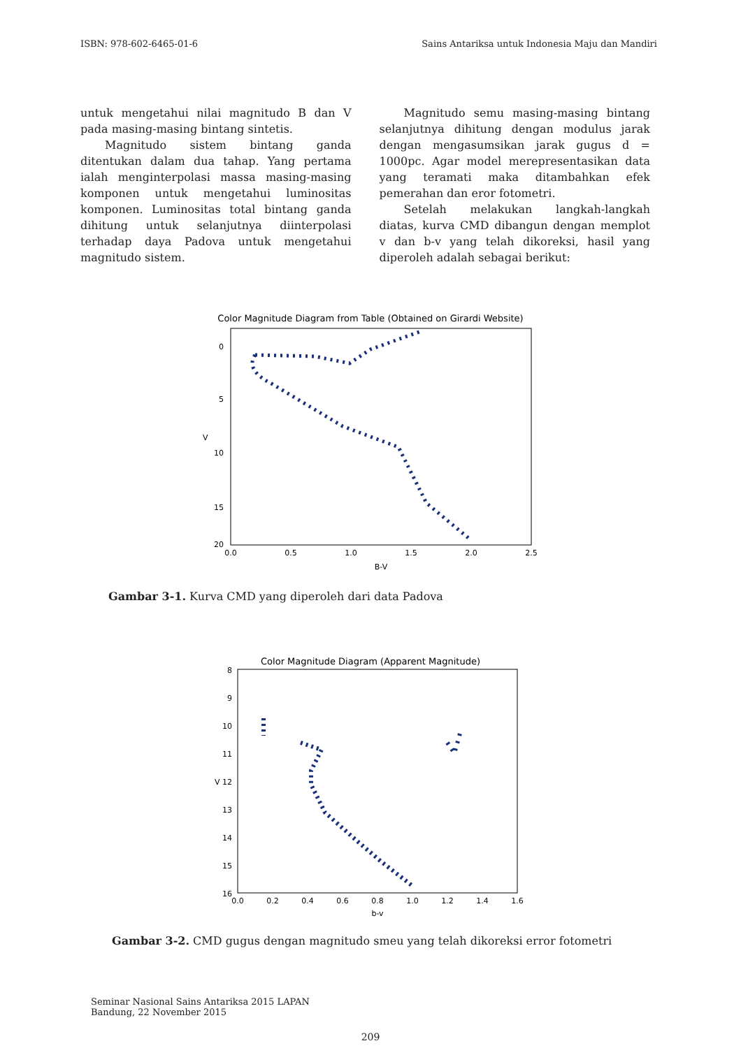ISBN: 978-602-6465-01-6 Sains Antariksa untuk Indonesia Maju dan Mandiri
untuk mengetahui nilai magnitudo B dan V pada masing-masing bintang sintetis.
Magnitudo sistem bintang ganda ditentukan dalam dua tahap. Yang pertama ialah menginterpolasi massa masing-masing komponen untuk mengetahui luminositas komponen. Luminositas total bintang ganda dihitung untuk selanjutnya diinterpolasi terhadap daya Padova untuk mengetahui magnitudo sistem.
Magnitudo semu masing-masing bintang selanjutnya dihitung dengan modulus jarak dengan mengasumsikan jarak gugus d = 1000pc. Agar model merepresentasikan data yang teramati maka ditambahkan efek pemerahan dan eror fotometri.
Setelah melakukan langkah-langkah diatas, kurva CMD dibangun dengan memplot v dan b-v yang telah dikoreksi, hasil yang diperoleh adalah sebagai berikut:
Color Magnitude Diagram from Table (Obtained on Girardi Website)
0
5
10
15
20
V
0.0
0.5
1.0
1.5
2.0
2.5
B-V
Gambar 3-1. Kurva CMD yang diperoleh dari data Padova
Color Magnitude Diagram (Apparent Magnitude)
8
9
10
11
V 12
13
14
15
16
0.0
0.2
0.4
0.6
0.8
1.0
1.2
1.4
1.6
b-v
Gambar 3-2. CMD gugus dengan magnitudo smeu yang telah dikoreksi error fotometri
Seminar Nasional Sains Antariksa 2015 LAPAN
Bandung, 22 November 2015
209